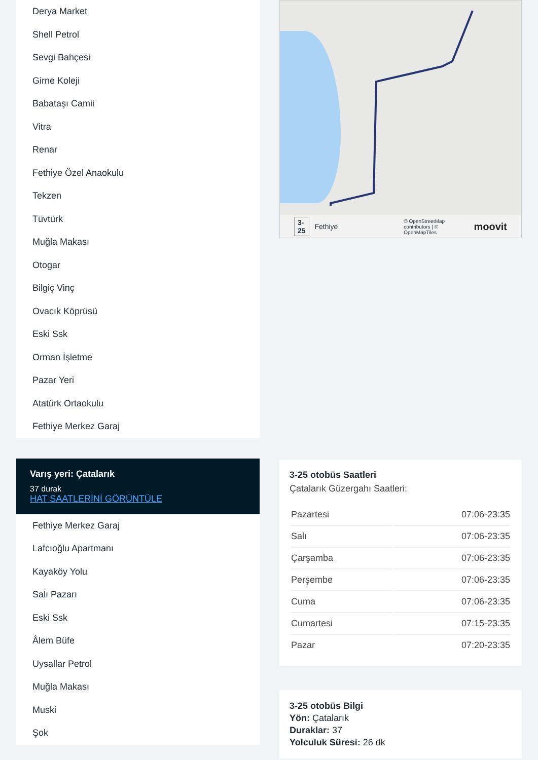Derya Market
Shell Petrol
Sevgi Bahçesi
Girne Koleji
Babataşı Camii
Vitra
Renar
Fethiye Özel Anaokulu
Tekzen
Tüvtürk
Muğla Makası
Otogar
Bilgiç Vinç
Ovacık Köprüsü
Eski Ssk
Orman İşletme
Pazar Yeri
Atatürk Ortaokulu
Fethiye Merkez Garaj
Varış yeri: Çatalarık
37 durak
HAT SAATLERİNİ GÖRÜNTÜLE
Fethiye Merkez Garaj
Lafcıoğlu Apartmanı
Kayaköy Yolu
Salı Pazarı
Eski Ssk
Âlem Büfe
Uysallar Petrol
Muğla Makası
Muski
Şok
3-25 Fethiye © OpenStreetMap contributors | © OpenMapTiles moovit
3-25 otobüs Saatleri
Çatalarık Güzergahı Saatleri:
| Pazartesi | 07:06-23:35 |
| Salı | 07:06-23:35 |
| Çarşamba | 07:06-23:35 |
| Perşembe | 07:06-23:35 |
| Cuma | 07:06-23:35 |
| Cumartesi | 07:15-23:35 |
| Pazar | 07:20-23:35 |
3-25 otobüs Bilgi
Yön: Çatalarık
Duraklar: 37
Yolculuk Süresi: 26 dk